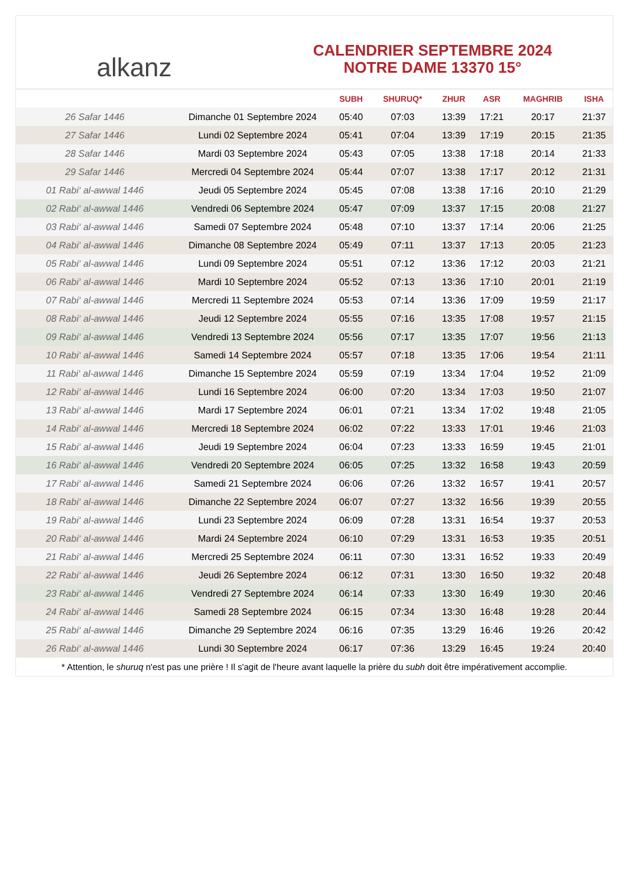alkanz
CALENDRIER SEPTEMBRE 2024
NOTRE DAME 13370 15°
| | | SUBH | SHURUQ* | ZHUR | ASR | MAGHRIB | ISHA |
| --- | --- | --- | --- | --- | --- | --- | --- |
| 26 Safar 1446 | Dimanche 01 Septembre 2024 | 05:40 | 07:03 | 13:39 | 17:21 | 20:17 | 21:37 |
| 27 Safar 1446 | Lundi 02 Septembre 2024 | 05:41 | 07:04 | 13:39 | 17:19 | 20:15 | 21:35 |
| 28 Safar 1446 | Mardi 03 Septembre 2024 | 05:43 | 07:05 | 13:38 | 17:18 | 20:14 | 21:33 |
| 29 Safar 1446 | Mercredi 04 Septembre 2024 | 05:44 | 07:07 | 13:38 | 17:17 | 20:12 | 21:31 |
| 01 Rabi‘ al-awwal 1446 | Jeudi 05 Septembre 2024 | 05:45 | 07:08 | 13:38 | 17:16 | 20:10 | 21:29 |
| 02 Rabi‘ al-awwal 1446 | Vendredi 06 Septembre 2024 | 05:47 | 07:09 | 13:37 | 17:15 | 20:08 | 21:27 |
| 03 Rabi‘ al-awwal 1446 | Samedi 07 Septembre 2024 | 05:48 | 07:10 | 13:37 | 17:14 | 20:06 | 21:25 |
| 04 Rabi‘ al-awwal 1446 | Dimanche 08 Septembre 2024 | 05:49 | 07:11 | 13:37 | 17:13 | 20:05 | 21:23 |
| 05 Rabi‘ al-awwal 1446 | Lundi 09 Septembre 2024 | 05:51 | 07:12 | 13:36 | 17:12 | 20:03 | 21:21 |
| 06 Rabi‘ al-awwal 1446 | Mardi 10 Septembre 2024 | 05:52 | 07:13 | 13:36 | 17:10 | 20:01 | 21:19 |
| 07 Rabi‘ al-awwal 1446 | Mercredi 11 Septembre 2024 | 05:53 | 07:14 | 13:36 | 17:09 | 19:59 | 21:17 |
| 08 Rabi‘ al-awwal 1446 | Jeudi 12 Septembre 2024 | 05:55 | 07:16 | 13:35 | 17:08 | 19:57 | 21:15 |
| 09 Rabi‘ al-awwal 1446 | Vendredi 13 Septembre 2024 | 05:56 | 07:17 | 13:35 | 17:07 | 19:56 | 21:13 |
| 10 Rabi‘ al-awwal 1446 | Samedi 14 Septembre 2024 | 05:57 | 07:18 | 13:35 | 17:06 | 19:54 | 21:11 |
| 11 Rabi‘ al-awwal 1446 | Dimanche 15 Septembre 2024 | 05:59 | 07:19 | 13:34 | 17:04 | 19:52 | 21:09 |
| 12 Rabi‘ al-awwal 1446 | Lundi 16 Septembre 2024 | 06:00 | 07:20 | 13:34 | 17:03 | 19:50 | 21:07 |
| 13 Rabi‘ al-awwal 1446 | Mardi 17 Septembre 2024 | 06:01 | 07:21 | 13:34 | 17:02 | 19:48 | 21:05 |
| 14 Rabi‘ al-awwal 1446 | Mercredi 18 Septembre 2024 | 06:02 | 07:22 | 13:33 | 17:01 | 19:46 | 21:03 |
| 15 Rabi‘ al-awwal 1446 | Jeudi 19 Septembre 2024 | 06:04 | 07:23 | 13:33 | 16:59 | 19:45 | 21:01 |
| 16 Rabi‘ al-awwal 1446 | Vendredi 20 Septembre 2024 | 06:05 | 07:25 | 13:32 | 16:58 | 19:43 | 20:59 |
| 17 Rabi‘ al-awwal 1446 | Samedi 21 Septembre 2024 | 06:06 | 07:26 | 13:32 | 16:57 | 19:41 | 20:57 |
| 18 Rabi‘ al-awwal 1446 | Dimanche 22 Septembre 2024 | 06:07 | 07:27 | 13:32 | 16:56 | 19:39 | 20:55 |
| 19 Rabi‘ al-awwal 1446 | Lundi 23 Septembre 2024 | 06:09 | 07:28 | 13:31 | 16:54 | 19:37 | 20:53 |
| 20 Rabi‘ al-awwal 1446 | Mardi 24 Septembre 2024 | 06:10 | 07:29 | 13:31 | 16:53 | 19:35 | 20:51 |
| 21 Rabi‘ al-awwal 1446 | Mercredi 25 Septembre 2024 | 06:11 | 07:30 | 13:31 | 16:52 | 19:33 | 20:49 |
| 22 Rabi‘ al-awwal 1446 | Jeudi 26 Septembre 2024 | 06:12 | 07:31 | 13:30 | 16:50 | 19:32 | 20:48 |
| 23 Rabi‘ al-awwal 1446 | Vendredi 27 Septembre 2024 | 06:14 | 07:33 | 13:30 | 16:49 | 19:30 | 20:46 |
| 24 Rabi‘ al-awwal 1446 | Samedi 28 Septembre 2024 | 06:15 | 07:34 | 13:30 | 16:48 | 19:28 | 20:44 |
| 25 Rabi‘ al-awwal 1446 | Dimanche 29 Septembre 2024 | 06:16 | 07:35 | 13:29 | 16:46 | 19:26 | 20:42 |
| 26 Rabi‘ al-awwal 1446 | Lundi 30 Septembre 2024 | 06:17 | 07:36 | 13:29 | 16:45 | 19:24 | 20:40 |
* Attention, le shuruq n'est pas une prière ! Il s'agit de l'heure avant laquelle la prière du subh doit être impérativement accomplie.